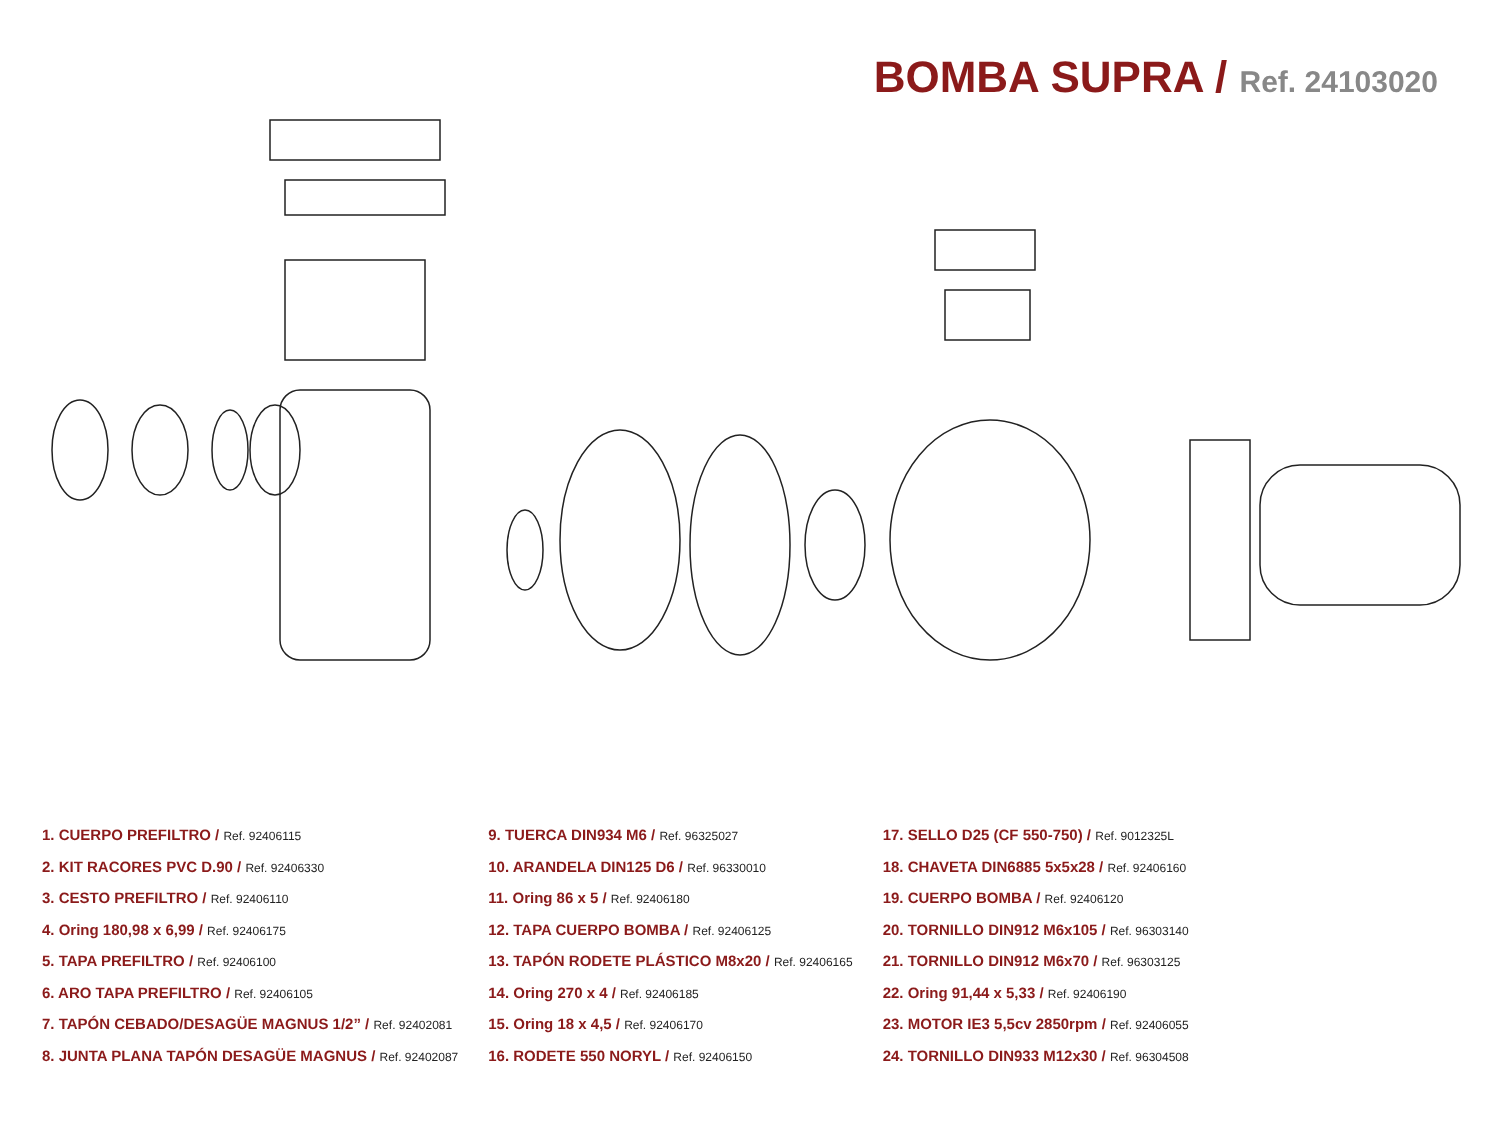BOMBA SUPRA / Ref. 24103020
1. CUERPO PREFILTRO / Ref. 92406115
2. KIT RACORES PVC D.90 / Ref. 92406330
3. CESTO PREFILTRO / Ref. 92406110
4. Oring 180,98 x 6,99 / Ref. 92406175
5. TAPA PREFILTRO / Ref. 92406100
6. ARO TAPA PREFILTRO / Ref. 92406105
7. TAPÓN CEBADO/DESAGÜE MAGNUS 1/2” / Ref. 92402081
8. JUNTA PLANA TAPÓN DESAGÜE MAGNUS / Ref. 92402087
9. TUERCA DIN934 M6 / Ref. 96325027
10. ARANDELA DIN125 D6 / Ref. 96330010
11. Oring 86 x 5 / Ref. 92406180
12. TAPA CUERPO BOMBA / Ref. 92406125
13. TAPÓN RODETE PLÁSTICO M8x20 / Ref. 92406165
14. Oring 270 x 4 / Ref. 92406185
15. Oring 18 x 4,5 / Ref. 92406170
16. RODETE 550 NORYL / Ref. 92406150
17. SELLO D25 (CF 550-750) / Ref. 9012325L
18. CHAVETA DIN6885 5x5x28 / Ref. 92406160
19. CUERPO BOMBA / Ref. 92406120
20. TORNILLO DIN912 M6x105 / Ref. 96303140
21. TORNILLO DIN912 M6x70 / Ref. 96303125
22. Oring 91,44 x 5,33 / Ref. 92406190
23. MOTOR IE3 5,5cv 2850rpm / Ref. 92406055
24. TORNILLO DIN933 M12x30 / Ref. 96304508